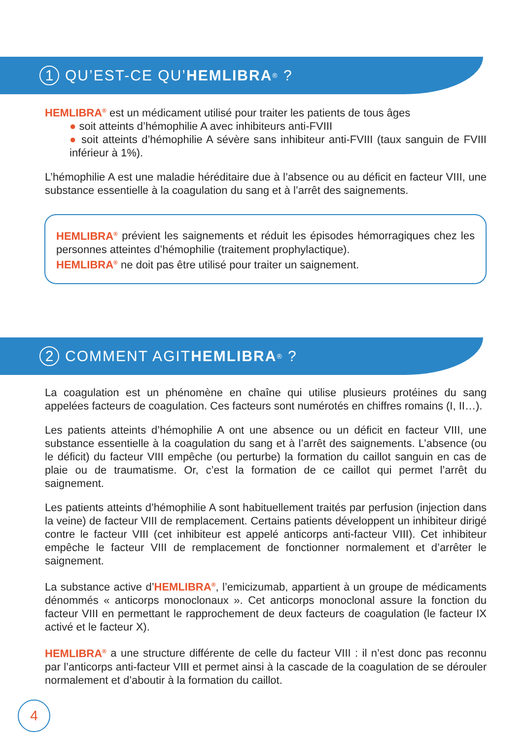1 QU’EST-CE QU’ HEMLIBRA<sup>®</sup> ?
HEMLIBRA<sup>®</sup> est un médicament utilisé pour traiter les patients de tous âges
● soit atteints d’hémophilie A avec inhibiteurs anti-FVIII
● soit atteints d’hémophilie A sévère sans inhibiteur anti-FVIII (taux sanguin de FVIII inférieur à 1%).
L’hémophilie A est une maladie héréditaire due à l’absence ou au déficit en facteur VIII, une substance essentielle à la coagulation du sang et à l’arrêt des saignements.
HEMLIBRA<sup>®</sup> prévient les saignements et réduit les épisodes hémorragiques chez les personnes atteintes d’hémophilie (traitement prophylactique).
HEMLIBRA<sup>®</sup> ne doit pas être utilisé pour traiter un saignement.
2 COMMENT AGIT HEMLIBRA<sup>®</sup> ?
La coagulation est un phénomène en chaîne qui utilise plusieurs protéines du sang appelées facteurs de coagulation. Ces facteurs sont numérotés en chiffres romains (I, II…).
Les patients atteints d’hémophilie A ont une absence ou un déficit en facteur VIII, une substance essentielle à la coagulation du sang et à l’arrêt des saignements. L’absence (ou le déficit) du facteur VIII empêche (ou perturbe) la formation du caillot sanguin en cas de plaie ou de traumatisme. Or, c’est la formation de ce caillot qui permet l’arrêt du saignement.
Les patients atteints d’hémophilie A sont habituellement traités par perfusion (injection dans la veine) de facteur VIII de remplacement. Certains patients développent un inhibiteur dirigé contre le facteur VIII (cet inhibiteur est appelé anticorps anti-facteur VIII). Cet inhibiteur empêche le facteur VIII de remplacement de fonctionner normalement et d’arrêter le saignement.
La substance active d’HEMLIBRA<sup>®</sup>, l’emicizumab, appartient à un groupe de médicaments dénommés « anticorps monoclonaux ». Cet anticorps monoclonal assure la fonction du facteur VIII en permettant le rapprochement de deux facteurs de coagulation (le facteur IX activé et le facteur X).
HEMLIBRA<sup>®</sup> a une structure différente de celle du facteur VIII : il n’est donc pas reconnu par l’anticorps anti-facteur VIII et permet ainsi à la cascade de la coagulation de se dérouler normalement et d’aboutir à la formation du caillot.
4